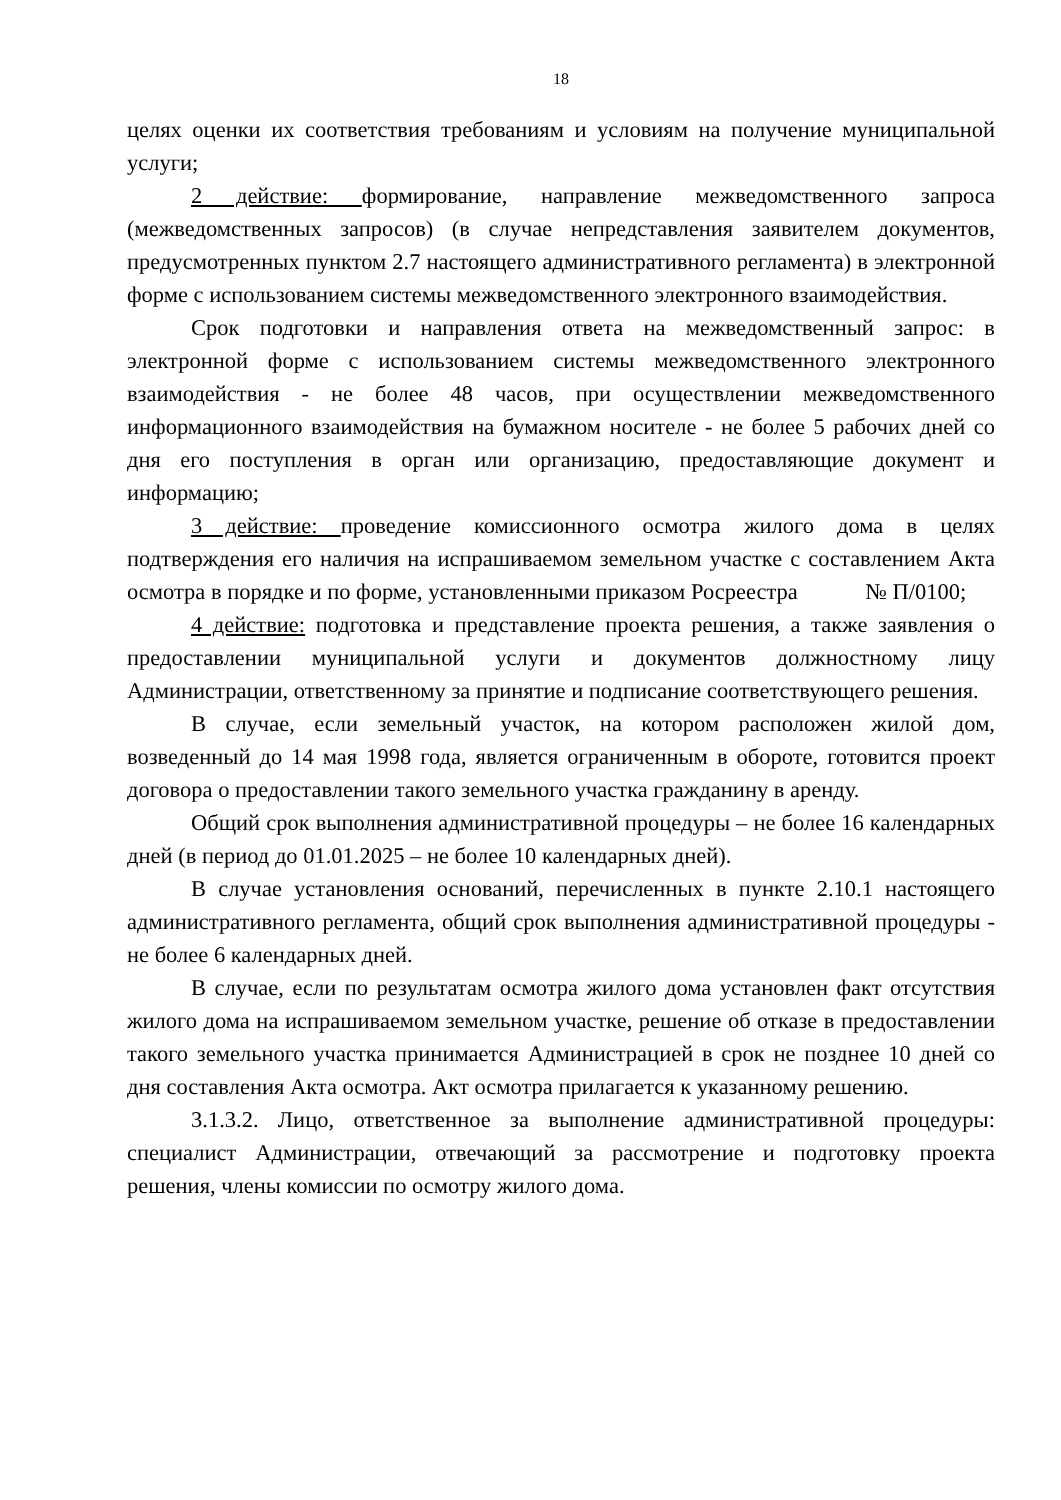18
целях оценки их соответствия требованиям и условиям на получение муниципальной услуги;
2 действие: формирование, направление межведомственного запроса (межведомственных запросов) (в случае непредставления заявителем документов, предусмотренных пунктом 2.7 настоящего административного регламента) в электронной форме с использованием системы межведомственного электронного взаимодействия.
Срок подготовки и направления ответа на межведомственный запрос: в электронной форме с использованием системы межведомственного электронного взаимодействия - не более 48 часов, при осуществлении межведомственного информационного взаимодействия на бумажном носителе - не более 5 рабочих дней со дня его поступления в орган или организацию, предоставляющие документ и информацию;
3 действие: проведение комиссионного осмотра жилого дома в целях подтверждения его наличия на испрашиваемом земельном участке с составлением Акта осмотра в порядке и по форме, установленными приказом Росреестра № П/0100;
4 действие: подготовка и представление проекта решения, а также заявления о предоставлении муниципальной услуги и документов должностному лицу Администрации, ответственному за принятие и подписание соответствующего решения.
В случае, если земельный участок, на котором расположен жилой дом, возведенный до 14 мая 1998 года, является ограниченным в обороте, готовится проект договора о предоставлении такого земельного участка гражданину в аренду.
Общий срок выполнения административной процедуры – не более 16 календарных дней (в период до 01.01.2025 – не более 10 календарных дней).
В случае установления оснований, перечисленных в пункте 2.10.1 настоящего административного регламента, общий срок выполнения административной процедуры - не более 6 календарных дней.
В случае, если по результатам осмотра жилого дома установлен факт отсутствия жилого дома на испрашиваемом земельном участке, решение об отказе в предоставлении такого земельного участка принимается Администрацией в срок не позднее 10 дней со дня составления Акта осмотра. Акт осмотра прилагается к указанному решению.
3.1.3.2. Лицо, ответственное за выполнение административной процедуры: специалист Администрации, отвечающий за рассмотрение и подготовку проекта решения, члены комиссии по осмотру жилого дома.